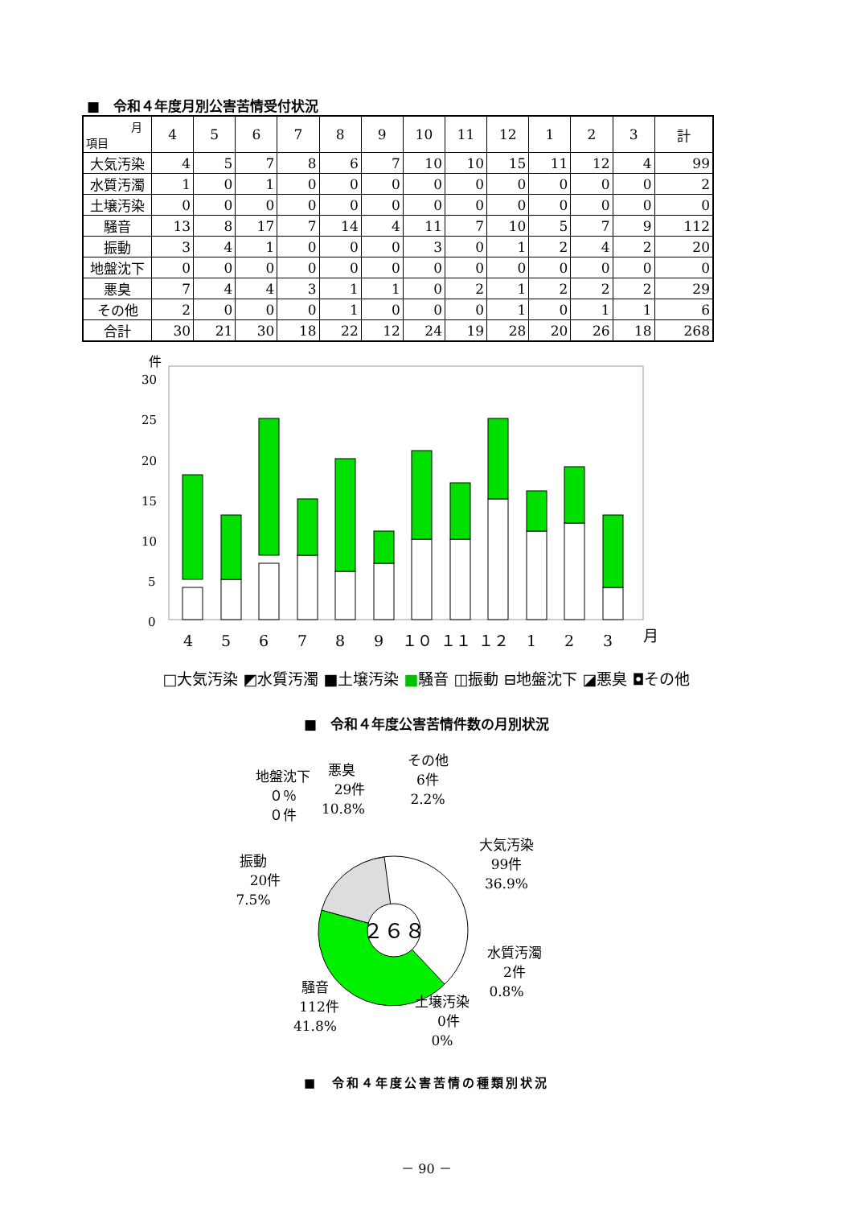■　令和４年度月別公害苦情受付状況
| 月 項目 | 4 | 5 | 6 | 7 | 8 | 9 | 10 | 11 | 12 | 1 | 2 | 3 | 計 |
| --- | --- | --- | --- | --- | --- | --- | --- | --- | --- | --- | --- | --- | --- |
| 大気汚染 | 4 | 5 | 7 | 8 | 6 | 7 | 10 | 10 | 15 | 11 | 12 | 4 | 99 |
| 水質汚濁 | 1 | 0 | 1 | 0 | 0 | 0 | 0 | 0 | 0 | 0 | 0 | 0 | 2 |
| 土壌汚染 | 0 | 0 | 0 | 0 | 0 | 0 | 0 | 0 | 0 | 0 | 0 | 0 | 0 |
| 騒音 | 13 | 8 | 17 | 7 | 14 | 4 | 11 | 7 | 10 | 5 | 7 | 9 | 112 |
| 振動 | 3 | 4 | 1 | 0 | 0 | 0 | 3 | 0 | 1 | 2 | 4 | 2 | 20 |
| 地盤沈下 | 0 | 0 | 0 | 0 | 0 | 0 | 0 | 0 | 0 | 0 | 0 | 0 | 0 |
| 悪臭 | 7 | 4 | 4 | 3 | 1 | 1 | 0 | 2 | 1 | 2 | 2 | 2 | 29 |
| その他 | 2 | 0 | 0 | 0 | 1 | 0 | 0 | 0 | 1 | 0 | 1 | 1 | 6 |
| 合計 | 30 | 21 | 30 | 18 | 22 | 12 | 24 | 19 | 28 | 20 | 26 | 18 | 268 |
件
30
25
20
15
10
5
0
4
5
6
7
8
9
１０
１１
１２
1
2
3
月
□大気汚染 ◩水質汚濁 ■土壌汚染 ■騒音 ◫振動 ⊟地盤沈下 ◪悪臭 ◘その他
■　令和４年度公害苦情件数の月別状況
２６８
地盤沈下
０％
０件
悪臭
29件
10.8%
その他
6件
2.2%
大気汚染
99件
36.9%
振動
20件
7.5%
水質汚濁
2件
0.8%
騒音
112件
41.8%
土壌汚染
0件
0%
■　令和４年度公害苦情の種類別状況
－ 90 －